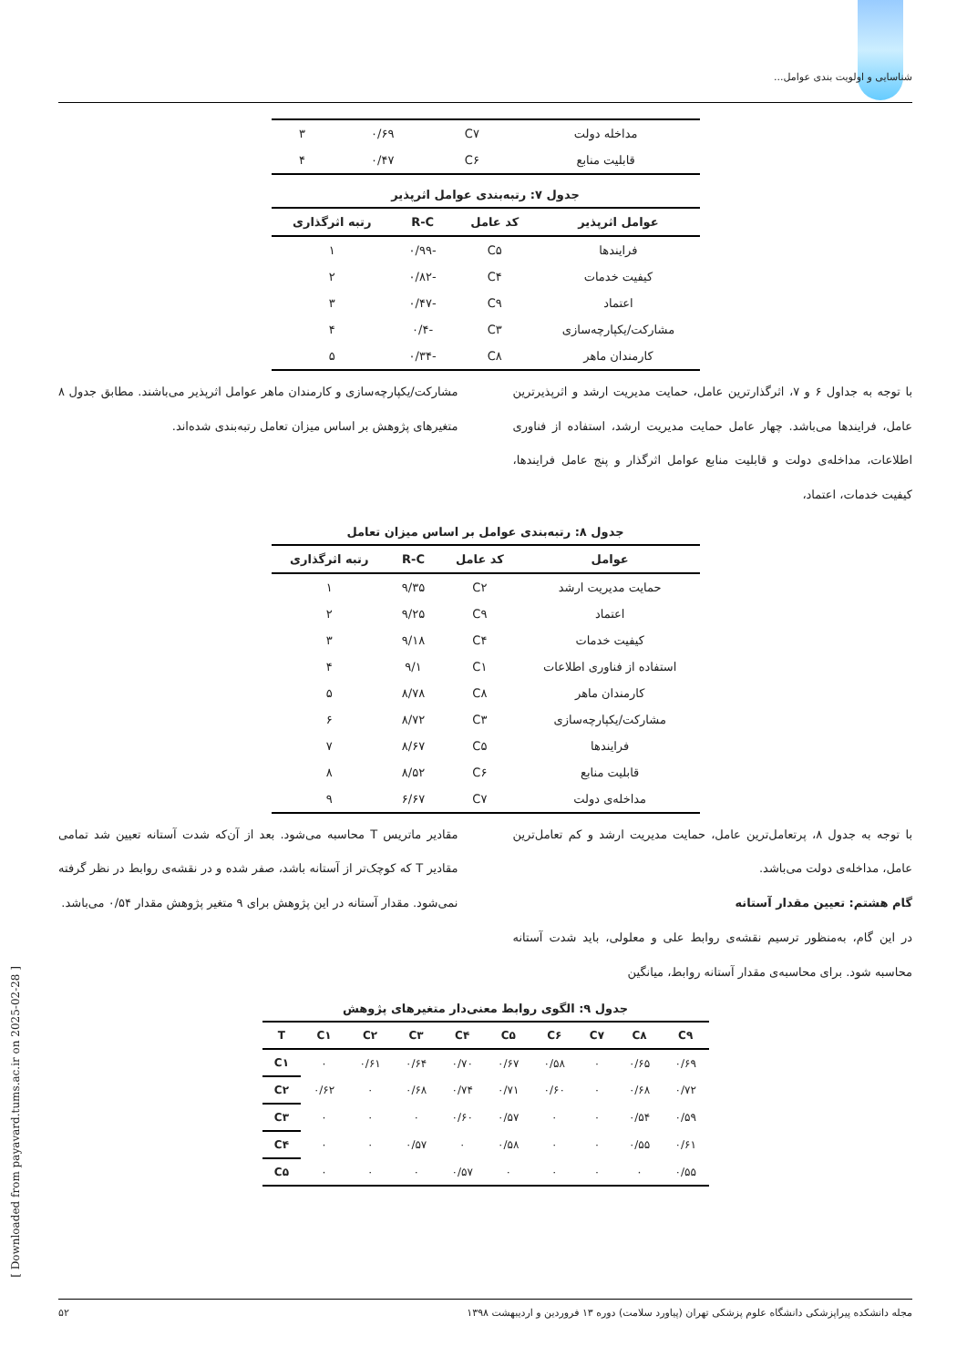شناسایی و اولویت بندی عوامل...
| مداخله دولت | C۷ | ۰/۶۹ | ۳ |
| قابلیت منابع | C۶ | ۰/۴۷ | ۴ |
جدول ۷: رتبه‌بندی عوامل اثرپذیر
| عوامل اثرپذیر | کد عامل | R-C | رتبه اثرگذاری |
| --- | --- | --- | --- |
| فرایندها | C۵ | -۰/۹۹ | ۱ |
| کیفیت خدمات | C۴ | -۰/۸۲ | ۲ |
| اعتماد | C۹ | -۰/۴۷ | ۳ |
| مشارکت/یکپارچه‌سازی | C۳ | -۰/۴ | ۴ |
| کارمندان ماهر | C۸ | -۰/۳۴ | ۵ |
با توجه به جداول ۶ و ۷، اثرگذارترین عامل، حمایت مدیریت ارشد و اثرپذیرترین عامل، فرایندها می‌باشد. چهار عامل حمایت مدیریت ارشد، استفاده از فناوری اطلاعات، مداخله‌ی دولت و قابلیت منابع عوامل اثرگذار و پنج عامل فرایندها، کیفیت خدمات، اعتماد،
مشارکت/یکپارچه‌سازی و کارمندان ماهر عوامل اثرپذیر می‌باشند. مطابق جدول ۸ متغیرهای پژوهش بر اساس میزان تعامل رتبه‌بندی شده‌اند.
جدول ۸: رتبه‌بندی عوامل بر اساس میزان تعامل
| عوامل | کد عامل | R-C | رتبه اثرگذاری |
| --- | --- | --- | --- |
| حمایت مدیریت ارشد | C۲ | ۹/۳۵ | ۱ |
| اعتماد | C۹ | ۹/۲۵ | ۲ |
| کیفیت خدمات | C۴ | ۹/۱۸ | ۳ |
| استفاده از فناوری اطلاعات | C۱ | ۹/۱ | ۴ |
| کارمندان ماهر | C۸ | ۸/۷۸ | ۵ |
| مشارکت/یکپارچه‌سازی | C۳ | ۸/۷۲ | ۶ |
| فرایندها | C۵ | ۸/۶۷ | ۷ |
| قابلیت منابع | C۶ | ۸/۵۲ | ۸ |
| مداخله‌ی دولت | C۷ | ۶/۶۷ | ۹ |
با توجه به جدول ۸، پرتعامل‌ترین عامل، حمایت مدیریت ارشد و کم تعامل‌ترین عامل، مداخله‌ی دولت می‌باشد.
گام هشتم: تعیین مقدار آستانه
در این گام، به‌منظور ترسیم نقشه‌ی روابط علی و معلولی، باید شدت آستانه محاسبه شود. برای محاسبه‌ی مقدار آستانه روابط، میانگین
مقادیر ماتریس T محاسبه می‌شود. بعد از آن‌که شدت آستانه تعیین شد تمامی مقادیر T که کوچک‌تر از آستانه باشد، صفر شده و در نقشه‌ی روابط در نظر گرفته نمی‌شود. مقدار آستانه در این پژوهش برای ۹ متغیر پژوهش مقدار ۰/۵۴ می‌باشد.
جدول ۹: الگوی روابط معنی‌دار متغیرهای پژوهش
| T | C۱ | C۲ | C۳ | C۴ | C۵ | C۶ | C۷ | C۸ | C۹ |
| --- | --- | --- | --- | --- | --- | --- | --- | --- | --- |
| C۱ | ۰ | ۰/۶۱ | ۰/۶۴ | ۰/۷۰ | ۰/۶۷ | ۰/۵۸ | ۰ | ۰/۶۵ | ۰/۶۹ |
| C۲ | ۰/۶۲ | ۰ | ۰/۶۸ | ۰/۷۴ | ۰/۷۱ | ۰/۶۰ | ۰ | ۰/۶۸ | ۰/۷۲ |
| C۳ | ۰ | ۰ | ۰ | ۰/۶۰ | ۰/۵۷ | ۰ | ۰ | ۰/۵۴ | ۰/۵۹ |
| C۴ | ۰ | ۰ | ۰/۵۷ | ۰ | ۰/۵۸ | ۰ | ۰ | ۰/۵۵ | ۰/۶۱ |
| C۵ | ۰ | ۰ | ۰ | ۰/۵۷ | ۰ | ۰ | ۰ | ۰ | ۰/۵۵ |
مجله دانشکده پیراپزشکی دانشگاه علوم پزشکی تهران (پیاورد سلامت) دوره ۱۳ فروردین و اردیبهشت ۱۳۹۸ ۵۲
[ Downloaded from payavard.tums.ac.ir on 2025-02-28 ]